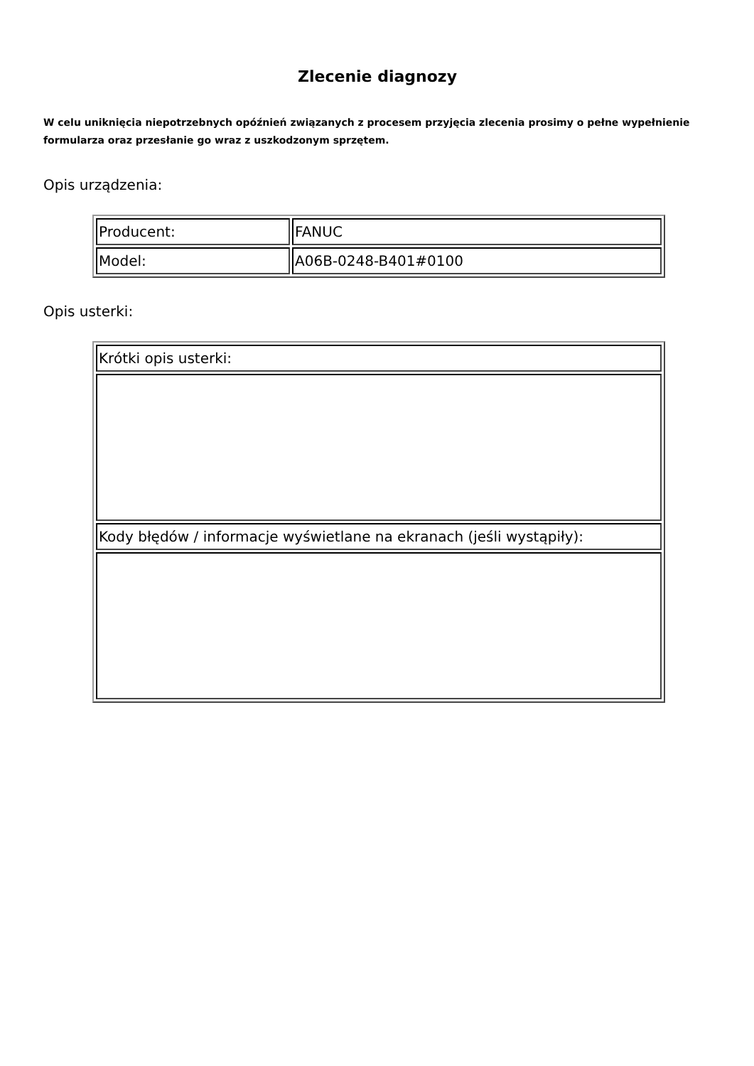Zlecenie diagnozy
W celu uniknięcia niepotrzebnych opóźnień związanych z procesem przyjęcia zlecenia prosimy o pełne wypełnienie formularza oraz przesłanie go wraz z uszkodzonym sprzętem.
Opis urządzenia:
| Producent: | FANUC |
| Model: | A06B-0248-B401#0100 |
Opis usterki:
| Krótki opis usterki: |
| Kody błędów / informacje wyświetlane na ekranach (jeśli wystąpiły): |